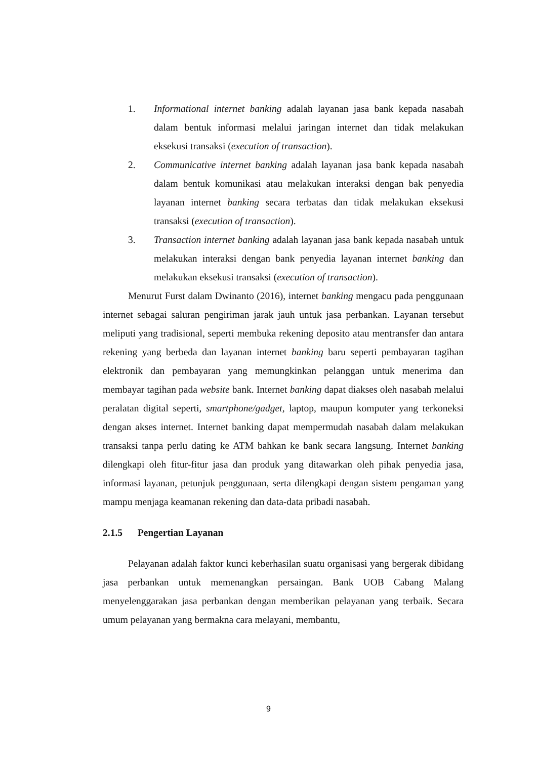1. Informational internet banking adalah layanan jasa bank kepada nasabah dalam bentuk informasi melalui jaringan internet dan tidak melakukan eksekusi transaksi (execution of transaction).
2. Communicative internet banking adalah layanan jasa bank kepada nasabah dalam bentuk komunikasi atau melakukan interaksi dengan bak penyedia layanan internet banking secara terbatas dan tidak melakukan eksekusi transaksi (execution of transaction).
3. Transaction internet banking adalah layanan jasa bank kepada nasabah untuk melakukan interaksi dengan bank penyedia layanan internet banking dan melakukan eksekusi transaksi (execution of transaction).
Menurut Furst dalam Dwinanto (2016), internet banking mengacu pada penggunaan internet sebagai saluran pengiriman jarak jauh untuk jasa perbankan. Layanan tersebut meliputi yang tradisional, seperti membuka rekening deposito atau mentransfer dan antara rekening yang berbeda dan layanan internet banking baru seperti pembayaran tagihan elektronik dan pembayaran yang memungkinkan pelanggan untuk menerima dan membayar tagihan pada website bank. Internet banking dapat diakses oleh nasabah melalui peralatan digital seperti, smartphone/gadget, laptop, maupun komputer yang terkoneksi dengan akses internet. Internet banking dapat mempermudah nasabah dalam melakukan transaksi tanpa perlu dating ke ATM bahkan ke bank secara langsung. Internet banking dilengkapi oleh fitur-fitur jasa dan produk yang ditawarkan oleh pihak penyedia jasa, informasi layanan, petunjuk penggunaan, serta dilengkapi dengan sistem pengaman yang mampu menjaga keamanan rekening dan data-data pribadi nasabah.
2.1.5 Pengertian Layanan
Pelayanan adalah faktor kunci keberhasilan suatu organisasi yang bergerak dibidang jasa perbankan untuk memenangkan persaingan. Bank UOB Cabang Malang menyelenggarakan jasa perbankan dengan memberikan pelayanan yang terbaik. Secara umum pelayanan yang bermakna cara melayani, membantu,
9